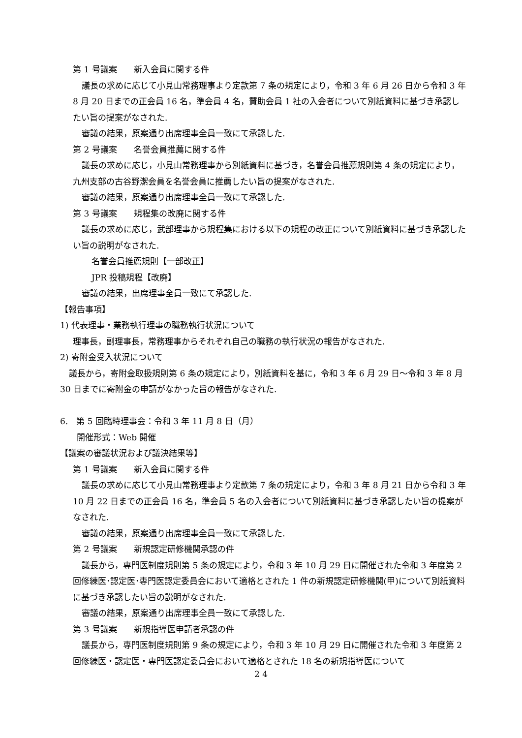第 1 号議案　　新入会員に関する件
議長の求めに応じて小見山常務理事より定款第 7 条の規定により，令和 3 年 6 月 26 日から令和 3 年 8 月 20 日までの正会員 16 名，準会員 4 名，賛助会員 1 社の入会者について別紙資料に基づき承認したい旨の提案がなされた.
審議の結果，原案通り出席理事全員一致にて承認した.
第 2 号議案　　名誉会員推薦に関する件
議長の求めに応じ，小見山常務理事から別紙資料に基づき，名誉会員推薦規則第 4 条の規定により，九州支部の古谷野潔会員を名誉会員に推薦したい旨の提案がなされた.
審議の結果，原案通り出席理事全員一致にて承認した.
第 3 号議案　　規程集の改廃に関する件
議長の求めに応じ，武部理事から規程集における以下の規程の改正について別紙資料に基づき承認したい旨の説明がなされた.
名誉会員推薦規則【一部改正】
JPR 投稿規程【改廃】
審議の結果，出席理事全員一致にて承認した.
【報告事項】
1) 代表理事・業務執行理事の職務執行状況について
理事長，副理事長，常務理事からそれぞれ自己の職務の執行状況の報告がなされた.
2) 寄附金受入状況について
議長から，寄附金取扱規則第 6 条の規定により，別紙資料を基に，令和 3 年 6 月 29 日～令和 3 年 8 月 30 日までに寄附金の申請がなかった旨の報告がなされた.
6.　第 5 回臨時理事会：令和 3 年 11 月 8 日（月）
開催形式：Web 開催
【議案の審議状況および議決結果等】
第 1 号議案　　新入会員に関する件
議長の求めに応じて小見山常務理事より定款第 7 条の規定により，令和 3 年 8 月 21 日から令和 3 年 10 月 22 日までの正会員 16 名，準会員 5 名の入会者について別紙資料に基づき承認したい旨の提案がなされた.
審議の結果，原案通り出席理事全員一致にて承認した.
第 2 号議案　　新規認定研修機関承認の件
議長から，専門医制度規則第 5 条の規定により，令和 3 年 10 月 29 日に開催された令和 3 年度第 2 回修練医･認定医･専門医認定委員会において適格とされた 1 件の新規認定研修機関(甲)について別紙資料に基づき承認したい旨の説明がなされた.
審議の結果，原案通り出席理事全員一致にて承認した.
第 3 号議案　　新規指導医申請者承認の件
議長から，専門医制度規則第 9 条の規定により，令和 3 年 10 月 29 日に開催された令和 3 年度第 2 回修練医・認定医・専門医認定委員会において適格とされた 18 名の新規指導医について
2 4